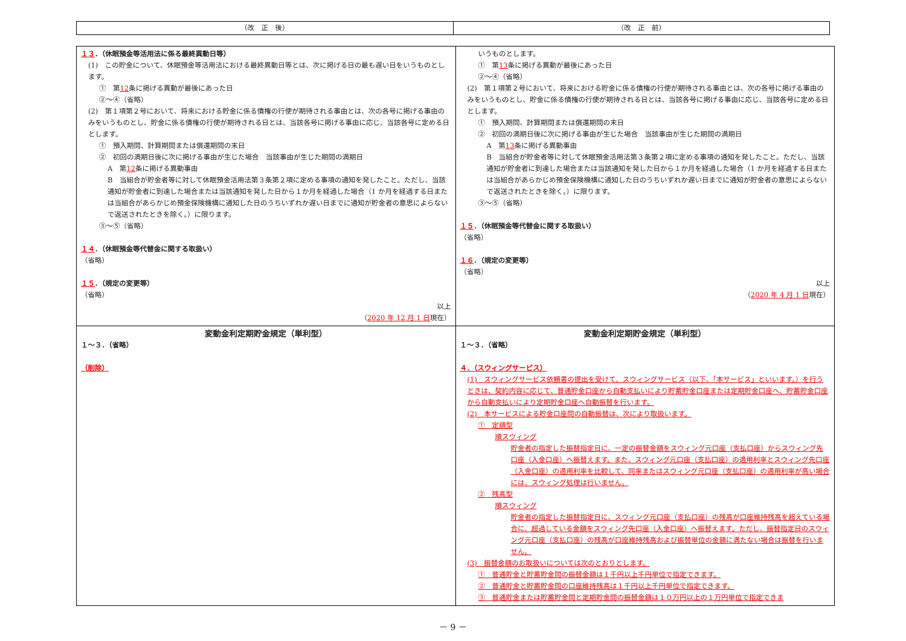| （改 正 後） | （改 正 前） |
| --- | --- |
| １３ ．（休眠預金等活用法に係る最終異動日等） (1) この貯金について、休眠預金等活用法における最終異動日等とは、次に掲げる日の最も遅い日をいうものとします。 ① 第 12 条に掲げる異動が最後にあった日 ②～④（省略） (2) 第１項第２号において、将来における貯金に係る債権の行使が期待される事由とは、次の各号に掲げる事由のみをいうものとし、貯金に係る債権の行使が期待される日とは、当該各号に掲げる事由に応じ、当該各号に定める日とします。 ① 預入期間、計算期間または償還期間の末日 ② 初回の満期日後に次に掲げる事由が生じた場合 当該事由が生じた期間の満期日 A 第 12 条に掲げる異動事由 B 当組合が貯金者等に対して休眠預金活用法第３条第２項に定める事項の通知を発したこと。ただし、当該通知が貯金者に到達した場合または当該通知を発した日から１か月を経過した場合（1 か月を経過する日または当組合があらかじめ預金保険機構に通知した日のうちいずれか遅い日までに通知が貯金者の意思によらないで返送されたときを除く。）に限ります。 ③～⑤（省略） １４ ．（休眠預金等代替金に関する取扱い） （省略） １５ ．（規定の変更等） （省略） 以上 （ 2020 年 12 月 1 日 現在） | いうものとします。 ① 第 13 条に掲げる異動が最後にあった日 ②～④（省略） (2) 第１項第２号において、将来における貯金に係る債権の行使が期待される事由とは、次の各号に掲げる事由のみをいうものとし、貯金に係る債権の行使が期待される日とは、当該各号に掲げる事由に応じ、当該各号に定める日とします。 ① 預入期間、計算期間または償還期間の末日 ② 初回の満期日後に次に掲げる事由が生じた場合 当該事由が生じた期間の満期日 A 第 13 条に掲げる異動事由 B 当組合が貯金者等に対して休眠預金活用法第３条第２項に定める事項の通知を発したこと。ただし、当該通知が貯金者に到達した場合または当該通知を発した日から１か月を経過した場合（1 か月を経過する日または当組合があらかじめ預金保険機構に通知した日のうちいずれか遅い日までに通知が貯金者の意思によらないで返送されたときを除く。）に限ります。 ③～⑤（省略） １５ ．（休眠預金等代替金に関する取扱い） （省略） １６ ．（規定の変更等） （省略） 以上 （ 2020 年 4 月 1 日 現在） |
| 変動金利定期貯金規定（単利型） １～３．（省略） （削除） | 変動金利定期貯金規定（単利型） １～３．（省略） ４．（スウィングサービス） (1) スウィングサービス依頼書の提出を受けて、スウィングサービス（以下、「本サービス」といいます。）を行うときは、契約内容に応じて、普通貯金口座から自動支払いにより貯蓄貯金口座または定期貯金口座へ、貯蓄貯金口座から自動支払いにより定期貯金口座へ自動振替を行います。 (2) 本サービスによる貯金口座間の自動振替は、次により取扱います。 ① 定額型 順スウィング 貯金者の指定した振替指定日に、一定の振替金額をスウィング元口座（支払口座）からスウィング先口座（入金口座）へ振替えます。また、スウィング元口座（支払口座）の適用利率とスウィング先口座（入金口座）の適用利率を比較して、同率またはスウィング元口座（支払口座）の適用利率が高い場合には、スウィング処理は行いません。 ② 残高型 順スウィング 貯金者の指定した振替指定日に、スウィング元口座（支払口座）の残高が口座維持残高を超えている場合に、超過している金額をスウィング先口座（入金口座）へ振替えます。ただし、振替指定日のスウィング元口座（支払口座）の残高が口座維持残高および振替単位の金額に満たない場合は振替を行いません。 (3) 振替金額のお取扱いについては次のとおりとします。 ① 普通貯金と貯蓄貯金間の振替金額は１千円以上千円単位で指定できます。 ② 普通貯金と貯蓄貯金間の口座維持残高は１千円以上千円単位で指定できます。 ③ 普通貯金または貯蓄貯金間と定期貯金間の振替金額は１０万円以上の１万円単位で指定できま |
－ 9 －